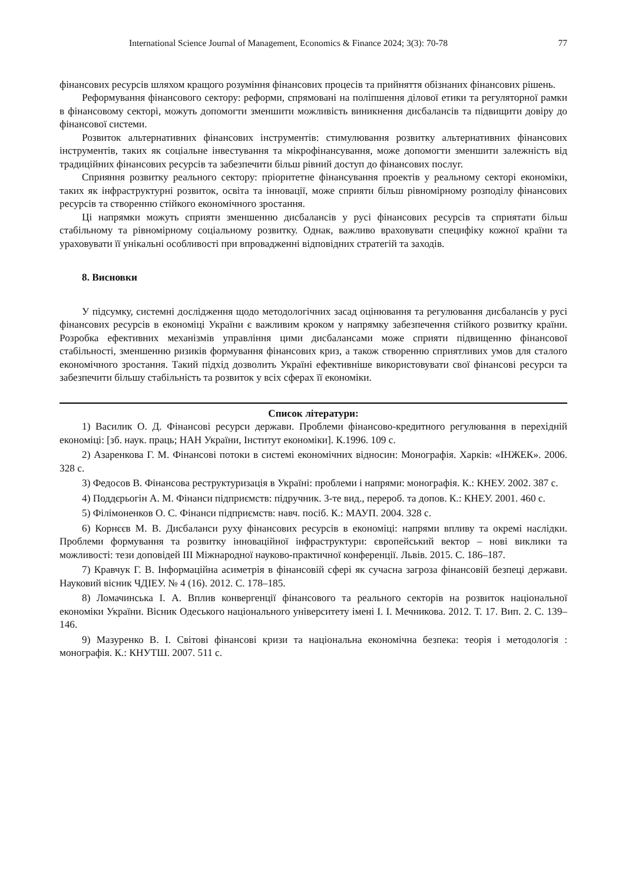International Science Journal of Management, Economics & Finance 2024; 3(3): 70-78 77
фінансових ресурсів шляхом кращого розуміння фінансових процесів та прийняття обізнаних фінансових рішень.
Реформування фінансового сектору: реформи, спрямовані на поліпшення ділової етики та регуляторної рамки в фінансовому секторі, можуть допомогти зменшити можливість виникнення дисбалансів та підвищити довіру до фінансової системи.
Розвиток альтернативних фінансових інструментів: стимулювання розвитку альтернативних фінансових інструментів, таких як соціальне інвестування та мікрофінансування, може допомогти зменшити залежність від традиційних фінансових ресурсів та забезпечити більш рівний доступ до фінансових послуг.
Сприяння розвитку реального сектору: пріоритетне фінансування проектів у реальному секторі економіки, таких як інфраструктурні розвиток, освіта та інновації, може сприяти більш рівномірному розподілу фінансових ресурсів та створенню стійкого економічного зростання.
Ці напрямки можуть сприяти зменшенню дисбалансів у русі фінансових ресурсів та сприятати більш стабільному та рівномірному соціальному розвитку. Однак, важливо враховувати специфіку кожної країни та ураховувати її унікальні особливості при впровадженні відповідних стратегій та заходів.
8. Висновки
У підсумку, системні дослідження щодо методологічних засад оцінювання та регулювання дисбалансів у русі фінансових ресурсів в економіці України є важливим кроком у напрямку забезпечення стійкого розвитку країни. Розробка ефективних механізмів управління цими дисбалансами може сприяти підвищенню фінансової стабільності, зменшенню ризиків формування фінансових криз, а також створенню сприятливих умов для сталого економічного зростання. Такий підхід дозволить Україні ефективніше використовувати свої фінансові ресурси та забезпечити більшу стабільність та розвиток у всіх сферах її економіки.
Список літератури:
1) Василик О. Д. Фінансові ресурси держави. Проблеми фінансово-кредитного регулювання в перехідній економіці: [зб. наук. праць; НАН України, Інститут економіки]. К.1996. 109 с.
2) Азаренкова Г. М. Фінансові потоки в системі економічних відносин: Монографія. Харків: «ІНЖЕК». 2006. 328 с.
3) Федосов В. Фінансова реструктуризація в Україні: проблеми і напрями: монографія. К.: КНЕУ. 2002. 387 с.
4) Поддєрьогін А. М. Фінанси підприємств: підручник. 3-те вид., перероб. та допов. К.: КНЕУ. 2001. 460 с.
5) Філімоненков О. С. Фінанси підприємств: навч. посіб. К.: МАУП. 2004. 328 с.
6) Корнєєв М. В. Дисбаланси руху фінансових ресурсів в економіці: напрями впливу та окремі наслідки. Проблеми формування та розвитку інноваційної інфраструктури: європейський вектор – нові виклики та можливості: тези доповідей III Міжнародної науково-практичної конференції. Львів. 2015. С. 186–187.
7) Кравчук Г. В. Інформаційна асиметрія в фінансовій сфері як сучасна загроза фінансовій безпеці держави. Науковий вісник ЧДІЕУ. № 4 (16). 2012. С. 178–185.
8) Ломачинська І. А. Вплив конвергенції фінансового та реального секторів на розвиток національної економіки України. Вісник Одеського національного університету імені І. І. Мечникова. 2012. Т. 17. Вип. 2. С. 139–146.
9) Мазуренко В. І. Світові фінансові кризи та національна економічна безпека: теорія і методологія : монографія. К.: КНУТШ. 2007. 511 с.